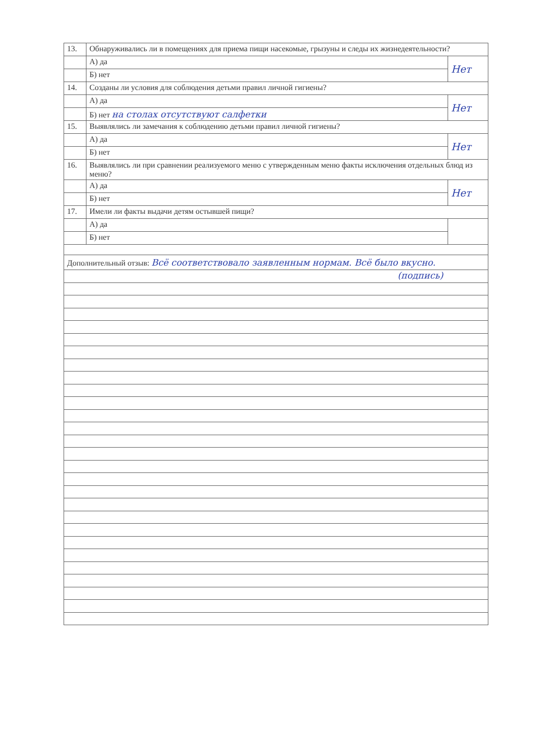| 13. | Обнаруживались ли в помещениях для приема пищи насекомые, грызуны и следы их жизнедеятельности? | |
| | А) да | Нет |
| | Б) нет | |
| 14. | Созданы ли условия для соблюдения детьми правил личной гигиены? | |
| | А) да | Нет |
| | Б) нет на столах отсутствуют салфетки | |
| 15. | Выявлялись ли замечания к соблюдению детьми правил личной гигиены? | |
| | А) да | Нет |
| | Б) нет | |
| 16. | Выявлялись ли при сравнении реализуемого меню с утвержденным меню факты исключения отдельных блюд из меню? | |
| | А) да | Нет |
| | Б) нет | |
| 17. | Имели ли факты выдачи детям остывшей пищи? | |
| | А) да | |
| | Б) нет | |
Дополнительный отзыв: Всё соответствовало заявленным нормам. Всё было вкусно.
(подпись)